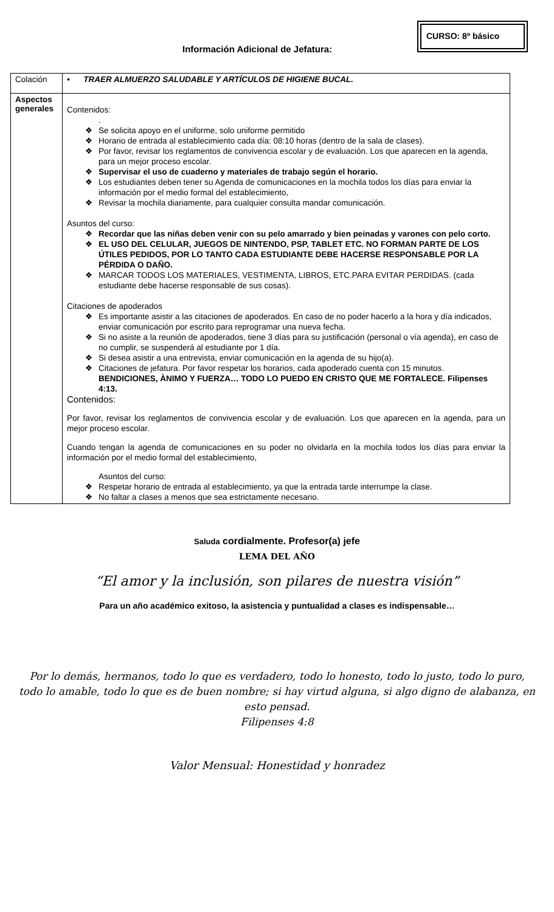CURSO: 8º básico
Información Adicional de Jefatura:
| Colación | • TRAER ALMUERZO SALUDABLE Y ARTÍCULOS DE HIGIENE BUCAL. |
| Aspectos generales | Contenidos: . ❖ Se solicita apoyo en el uniforme, solo uniforme permitido ❖ Horario de entrada al establecimiento cada día: 08:10 horas (dentro de la sala de clases). ❖ Por favor, revisar los reglamentos de convivencia escolar y de evaluación. Los que aparecen en la agenda, para un mejor proceso escolar. ❖ Supervisar el uso de cuaderno y materiales de trabajo según el horario. ❖ Los estudiantes deben tener su Agenda de comunicaciones en la mochila todos los días para enviar la información por el medio formal del establecimiento, ❖ Revisar la mochila diariamente, para cualquier consulta mandar comunicación. Asuntos del curso: ❖ Recordar que las niñas deben venir con su pelo amarrado y bien peinadas y varones con pelo corto. ❖ EL USO DEL CELULAR, JUEGOS DE NINTENDO, PSP, TABLET ETC. NO FORMAN PARTE DE LOS ÚTILES PEDIDOS, POR LO TANTO CADA ESTUDIANTE DEBE HACERSE RESPONSABLE POR LA PÉRDIDA O DAÑO. ❖ MARCAR TODOS LOS MATERIALES, VESTIMENTA, LIBROS, ETC.PARA EVITAR PERDIDAS. (cada estudiante debe hacerse responsable de sus cosas). Citaciones de apoderados ❖ Es importante asistir a las citaciones de apoderados. En caso de no poder hacerlo a la hora y día indicados, enviar comunicación por escrito para reprogramar una nueva fecha. ❖ Si no asiste a la reunión de apoderados, tiene 3 días para su justificación (personal o vía agenda), en caso de no cumplir, se suspenderá al estudiante por 1 día. ❖ Si desea asistir a una entrevista, enviar comunicación en la agenda de su hijo(a). ❖ Citaciones de jefatura. Por favor respetar los horarios, cada apoderado cuenta con 15 minutos. BENDICIONES, ÀNIMO Y FUERZA… TODO LO PUEDO EN CRISTO QUE ME FORTALECE. Filipenses 4:13. Contenidos: Por favor, revisar los reglamentos de convivencia escolar y de evaluación. Los que aparecen en la agenda, para un mejor proceso escolar. Cuando tengan la agenda de comunicaciones en su poder no olvidarla en la mochila todos los días para enviar la información por el medio formal del establecimiento, Asuntos del curso: ❖ Respetar horario de entrada al establecimiento, ya que la entrada tarde interrumpe la clase. ❖ No faltar a clases a menos que sea estrictamente necesario. |
Saluda cordialmente. Profesor(a) jefe
LEMA DEL AÑO
“El amor y la inclusión, son pilares de nuestra visión”
Para un año académico exitoso, la asistencia y puntualidad a clases es indispensable…
Por lo demás, hermanos, todo lo que es verdadero, todo lo honesto, todo lo justo, todo lo puro, todo lo amable, todo lo que es de buen nombre; si hay virtud alguna, si algo digno de alabanza, en esto pensad.
Filipenses 4:8
Valor Mensual: Honestidad y honradez